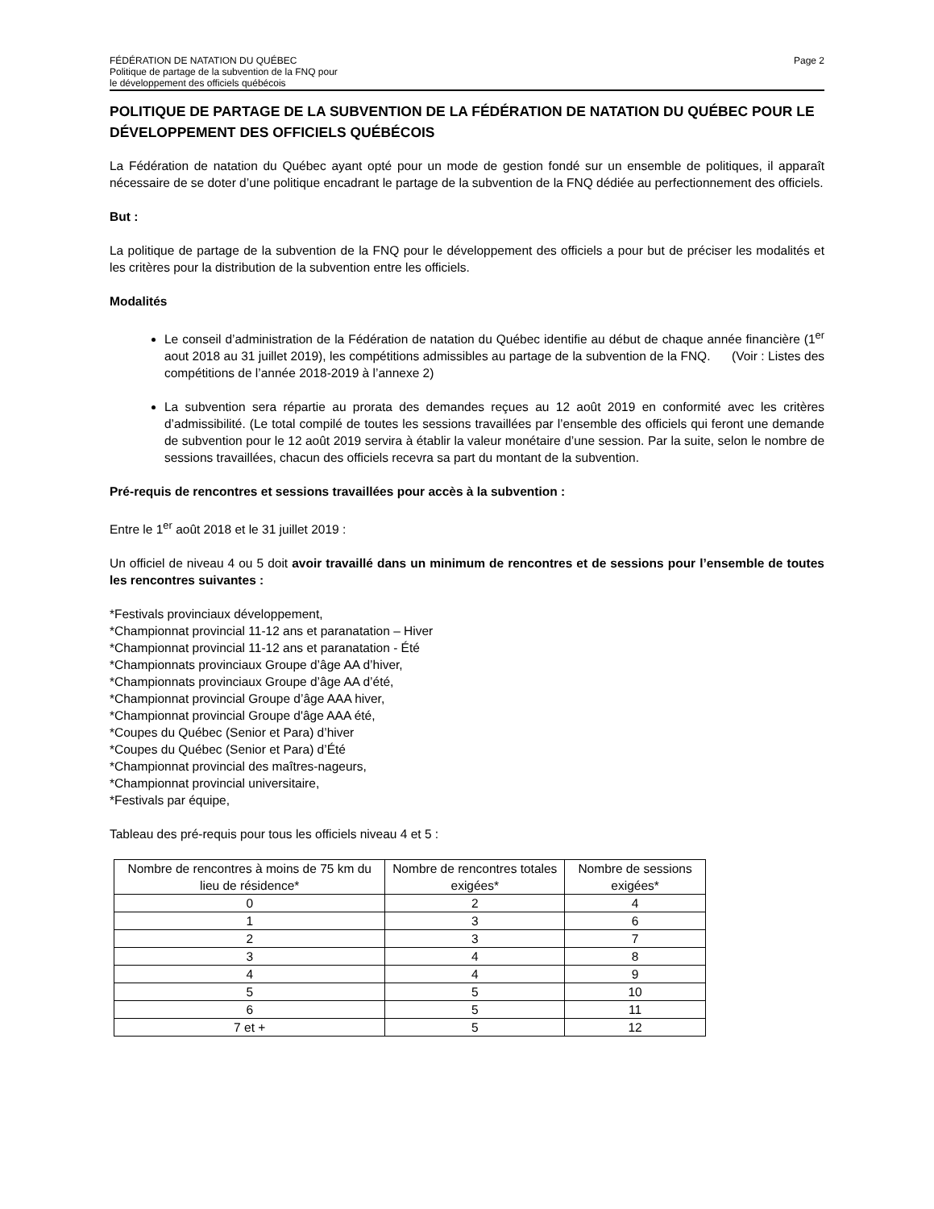FÉDÉRATION DE NATATION DU QUÉBEC
Politique de partage de la subvention de la FNQ pour
le développement des officiels québécois
Page 2
POLITIQUE DE PARTAGE DE LA SUBVENTION DE LA FÉDÉRATION DE NATATION DU QUÉBEC POUR LE DÉVELOPPEMENT DES OFFICIELS QUÉBÉCOIS
La Fédération de natation du Québec ayant opté pour un mode de gestion fondé sur un ensemble de politiques, il apparaît nécessaire de se doter d’une politique encadrant le partage de la subvention de la FNQ dédiée au perfectionnement des officiels.
But :
La politique de partage de la subvention de la FNQ pour le développement des officiels a pour but de préciser les modalités et les critères pour la distribution de la subvention entre les officiels.
Modalités
Le conseil d’administration de la Fédération de natation du Québec identifie au début de chaque année financière (1<sup>er</sup> aout 2018 au 31 juillet 2019), les compétitions admissibles au partage de la subvention de la FNQ. (Voir : Listes des compétitions de l’année 2018-2019 à l’annexe 2)
La subvention sera répartie au prorata des demandes reçues au 12 août 2019 en conformité avec les critères d’admissibilité. (Le total compilé de toutes les sessions travaillées par l’ensemble des officiels qui feront une demande de subvention pour le 12 août 2019 servira à établir la valeur monétaire d’une session. Par la suite, selon le nombre de sessions travaillées, chacun des officiels recevra sa part du montant de la subvention.
Pré-requis de rencontres et sessions travaillées pour accès à la subvention :
Entre le 1<sup>er</sup> août 2018 et le 31 juillet 2019 :
Un officiel de niveau 4 ou 5 doit avoir travaillé dans un minimum de rencontres et de sessions pour l’ensemble de toutes les rencontres suivantes :
*Festivals provinciaux développement,
*Championnat provincial 11-12 ans et paranatation – Hiver
*Championnat provincial 11-12 ans et paranatation - Été
*Championnats provinciaux Groupe d’âge AA d’hiver,
*Championnats provinciaux Groupe d’âge AA d’été,
*Championnat provincial Groupe d’âge AAA hiver,
*Championnat provincial Groupe d'âge AAA été,
*Coupes du Québec (Senior et Para) d’hiver
*Coupes du Québec (Senior et Para) d’Été
*Championnat provincial des maîtres-nageurs,
*Championnat provincial universitaire,
*Festivals par équipe,
Tableau des pré-requis pour tous les officiels niveau 4 et 5 :
| Nombre de rencontres à moins de 75 km du lieu de résidence* | Nombre de rencontres totales exigées* | Nombre de sessions exigées* |
| --- | --- | --- |
| 0 | 2 | 4 |
| 1 | 3 | 6 |
| 2 | 3 | 7 |
| 3 | 4 | 8 |
| 4 | 4 | 9 |
| 5 | 5 | 10 |
| 6 | 5 | 11 |
| 7 et + | 5 | 12 |